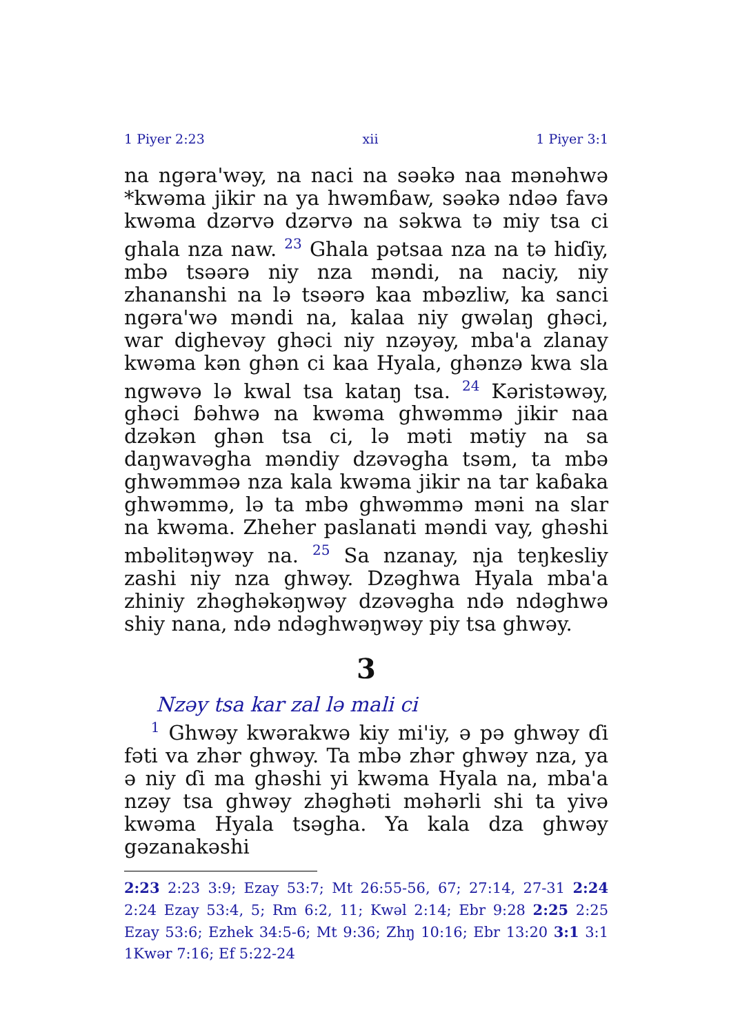1 Piyer 2:23 xii 1 Piyer 3:1
na ngəra'wəy, na naci na səəkə naa mənəhwə *kwəma jikir na ya hwəmɓaw, səəkə ndəə favə kwəma dzərvə dzərvə na səkwa tə miy tsa ci ghala nza naw. <sup>23</sup> Ghala pətsaa nza na tə hiɗiy, mbə tsəərə niy nza məndi, na naciy, niy zhanan­shi na lə tsəərə kaa mbəzliw, ka sanci ngəra'wə məndi na, kalaa niy gwəlaŋ ghəci, war dighevəy ghəci niy nzəyəy, mba'a zlanay kwəma kən ghən ci kaa Hyala, ghənzə kwa sla ngwəvə lə kwal tsa kataŋ tsa. <sup>24</sup> Kəristəwəy, ghəci ɓəhwə na kwəma ghwəmmə jikir naa dzəkən ghən tsa ci, lə məti mətiy na sa daŋwavəgha məndiy dzəvəgha tsəm, ta mbə ghwəmməə nza kala kwəma jikir na tar kaɓaka ghwəmmə, lə ta mbə ghwəmmə məni na slar na kwəma. Zheher paslanati məndi vay, ghəshi mbəlitəŋwəy na. <sup>25</sup> Sa nzanay, nja teŋkesliy zashi niy nza ghwəy. Dzəghwa Hyala mba'a zhiniy zhəghəkəŋwəy dzəvəgha ndə ndəghwə shiy nana, ndə ndəghwəŋwəy piy tsa ghwəy.
3
Nzəy tsa kar zal lə mali ci
<sup>1</sup> Ghwəy kwərakwə kiy mi'iy, ə pə ghwəy ɗi fəti va zhər ghwəy. Ta mbə zhər ghwəy nza, ya ə niy ɗi ma ghəshi yi kwəma Hyala na, mba'a nzəy tsa ghwəy zhəghəti məhərli shi ta yivə kwəma Hyala tsəgha. Ya kala dza ghwəy gəzanakəshi
2:23 2:23 3:9; Ezay 53:7; Mt 26:55-56, 67; 27:14, 27-31 2:24 2:24 Ezay 53:4, 5; Rm 6:2, 11; Kwəl 2:14; Ebr 9:28 2:25 2:25 Ezay 53:6; Ezhek 34:5-6; Mt 9:36; Zhŋ 10:16; Ebr 13:20 3:1 3:1 1Kwər 7:16; Ef 5:22-24